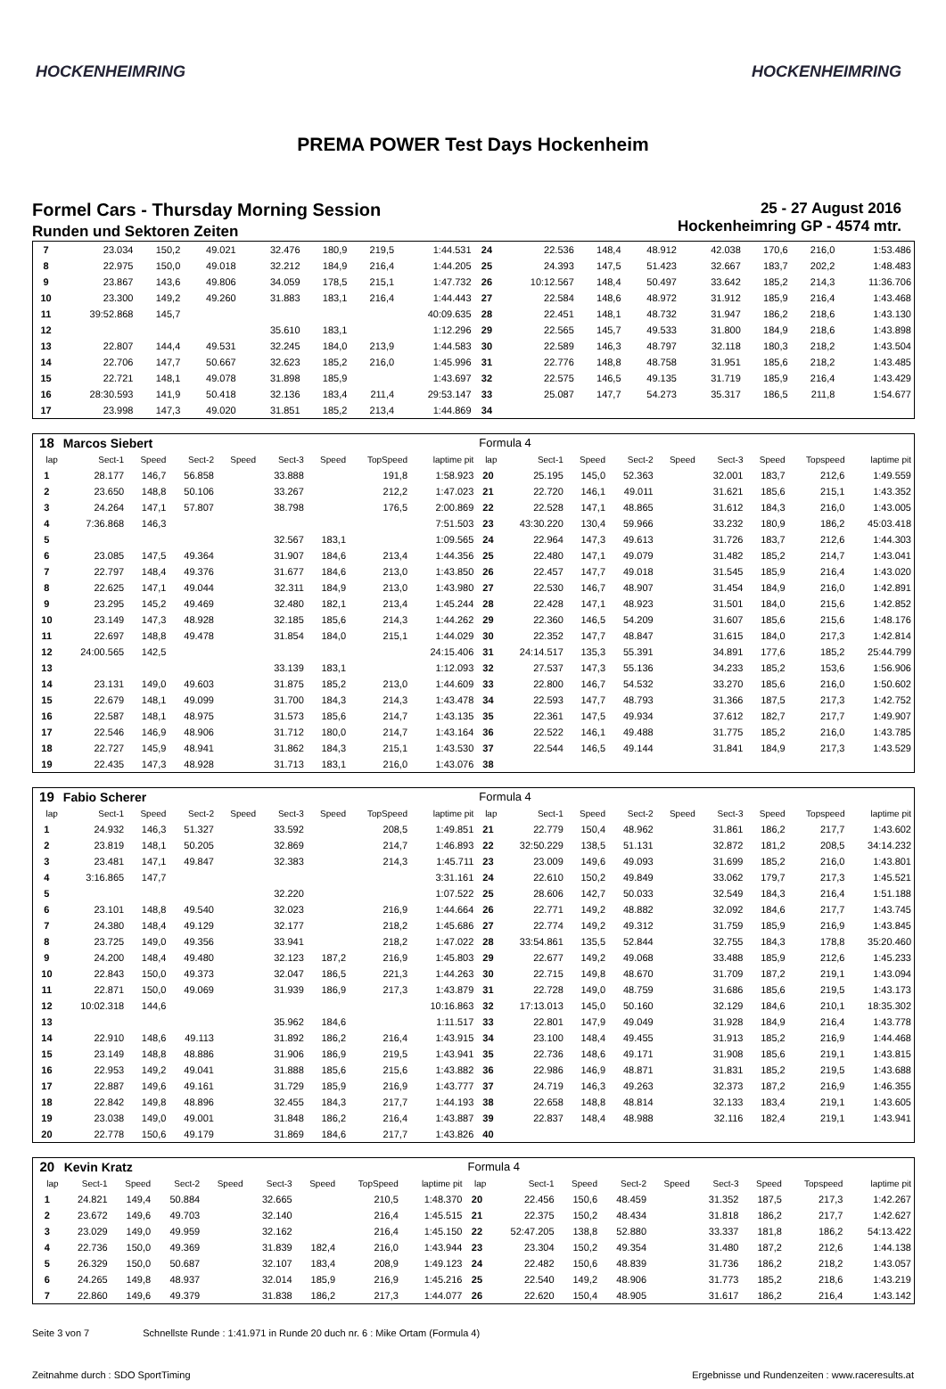HOCKENHEIMRING HOCKENHEIMRING
PREMA POWER Test Days Hockenheim
Formel Cars - Thursday Morning Session
Runden und Sektoren Zeiten
25 - 27 August 2016
Hockenheimring GP - 4574 mtr.
| 7 | 23.034 | 150,2 | 49.021 | | 32.476 | 180,9 | 219,5 | 1:44.531 | 24 | 22.536 | 148,4 | 48.912 | | 42.038 | 170,6 | 216,0 | 1:53.486 |
| 8 | 22.975 | 150,0 | 49.018 | | 32.212 | 184,9 | 216,4 | 1:44.205 | 25 | 24.393 | 147,5 | 51.423 | | 32.667 | 183,7 | 202,2 | 1:48.483 |
| 9 | 23.867 | 143,6 | 49.806 | | 34.059 | 178,5 | 215,1 | 1:47.732 | 26 | 10:12.567 | 148,4 | 50.497 | | 33.642 | 185,2 | 214,3 | 11:36.706 |
| 10 | 23.300 | 149,2 | 49.260 | | 31.883 | 183,1 | 216,4 | 1:44.443 | 27 | 22.584 | 148,6 | 48.972 | | 31.912 | 185,9 | 216,4 | 1:43.468 |
| 11 | 39:52.868 | 145,7 | | | | | | 40:09.635 | 28 | 22.451 | 148,1 | 48.732 | | 31.947 | 186,2 | 218,6 | 1:43.130 |
| 12 | | | | | 35.610 | 183,1 | | 1:12.296 | 29 | 22.565 | 145,7 | 49.533 | | 31.800 | 184,9 | 218,6 | 1:43.898 |
| 13 | 22.807 | 144,4 | 49.531 | | 32.245 | 184,0 | 213,9 | 1:44.583 | 30 | 22.589 | 146,3 | 48.797 | | 32.118 | 180,3 | 218,2 | 1:43.504 |
| 14 | 22.706 | 147,7 | 50.667 | | 32.623 | 185,2 | 216,0 | 1:45.996 | 31 | 22.776 | 148,8 | 48.758 | | 31.951 | 185,6 | 218,2 | 1:43.485 |
| 15 | 22.721 | 148,1 | 49.078 | | 31.898 | 185,9 | | 1:43.697 | 32 | 22.575 | 146,5 | 49.135 | | 31.719 | 185,9 | 216,4 | 1:43.429 |
| 16 | 28:30.593 | 141,9 | 50.418 | | 32.136 | 183,4 | 211,4 | 29:53.147 | 33 | 25.087 | 147,7 | 54.273 | | 35.317 | 186,5 | 211,8 | 1:54.677 |
| 17 | 23.998 | 147,3 | 49.020 | | 31.851 | 185,2 | 213,4 | 1:44.869 | 34 | | | | | | | | |
| 18 | Marcos Siebert | | | | | | | | Formula 4 | | | | | | | | |
| --- | --- | --- | --- | --- | --- | --- | --- | --- | --- | --- | --- | --- | --- | --- | --- | --- | --- |
| lap | Sect-1 | Speed | Sect-2 | Speed | Sect-3 | Speed | TopSpeed | laptime pit | lap | Sect-1 | Speed | Sect-2 | Speed | Sect-3 | Speed | Topspeed | laptime pit |
| 1 | 28.177 | 146,7 | 56.858 | | 33.888 | | 191,8 | 1:58.923 | 20 | 25.195 | 145,0 | 52.363 | | 32.001 | 183,7 | 212,6 | 1:49.559 |
| 2 | 23.650 | 148,8 | 50.106 | | 33.267 | | 212,2 | 1:47.023 | 21 | 22.720 | 146,1 | 49.011 | | 31.621 | 185,6 | 215,1 | 1:43.352 |
| 3 | 24.264 | 147,1 | 57.807 | | 38.798 | | 176,5 | 2:00.869 | 22 | 22.528 | 147,1 | 48.865 | | 31.612 | 184,3 | 216,0 | 1:43.005 |
| 4 | 7:36.868 | 146,3 | | | | | | 7:51.503 | 23 | 43:30.220 | 130,4 | 59.966 | | 33.232 | 180,9 | 186,2 | 45:03.418 |
| 5 | | | | | 32.567 | 183,1 | | 1:09.565 | 24 | 22.964 | 147,3 | 49.613 | | 31.726 | 183,7 | 212,6 | 1:44.303 |
| 6 | 23.085 | 147,5 | 49.364 | | 31.907 | 184,6 | 213,4 | 1:44.356 | 25 | 22.480 | 147,1 | 49.079 | | 31.482 | 185,2 | 214,7 | 1:43.041 |
| 7 | 22.797 | 148,4 | 49.376 | | 31.677 | 184,6 | 213,0 | 1:43.850 | 26 | 22.457 | 147,7 | 49.018 | | 31.545 | 185,9 | 216,4 | 1:43.020 |
| 8 | 22.625 | 147,1 | 49.044 | | 32.311 | 184,9 | 213,0 | 1:43.980 | 27 | 22.530 | 146,7 | 48.907 | | 31.454 | 184,9 | 216,0 | 1:42.891 |
| 9 | 23.295 | 145,2 | 49.469 | | 32.480 | 182,1 | 213,4 | 1:45.244 | 28 | 22.428 | 147,1 | 48.923 | | 31.501 | 184,0 | 215,6 | 1:42.852 |
| 10 | 23.149 | 147,3 | 48.928 | | 32.185 | 185,6 | 214,3 | 1:44.262 | 29 | 22.360 | 146,5 | 54.209 | | 31.607 | 185,6 | 215,6 | 1:48.176 |
| 11 | 22.697 | 148,8 | 49.478 | | 31.854 | 184,0 | 215,1 | 1:44.029 | 30 | 22.352 | 147,7 | 48.847 | | 31.615 | 184,0 | 217,3 | 1:42.814 |
| 12 | 24:00.565 | 142,5 | | | | | | 24:15.406 | 31 | 24:14.517 | 135,3 | 55.391 | | 34.891 | 177,6 | 185,2 | 25:44.799 |
| 13 | | | | | 33.139 | 183,1 | | 1:12.093 | 32 | 27.537 | 147,3 | 55.136 | | 34.233 | 185,2 | 153,6 | 1:56.906 |
| 14 | 23.131 | 149,0 | 49.603 | | 31.875 | 185,2 | 213,0 | 1:44.609 | 33 | 22.800 | 146,7 | 54.532 | | 33.270 | 185,6 | 216,0 | 1:50.602 |
| 15 | 22.679 | 148,1 | 49.099 | | 31.700 | 184,3 | 214,3 | 1:43.478 | 34 | 22.593 | 147,7 | 48.793 | | 31.366 | 187,5 | 217,3 | 1:42.752 |
| 16 | 22.587 | 148,1 | 48.975 | | 31.573 | 185,6 | 214,7 | 1:43.135 | 35 | 22.361 | 147,5 | 49.934 | | 37.612 | 182,7 | 217,7 | 1:49.907 |
| 17 | 22.546 | 146,9 | 48.906 | | 31.712 | 180,0 | 214,7 | 1:43.164 | 36 | 22.522 | 146,1 | 49.488 | | 31.775 | 185,2 | 216,0 | 1:43.785 |
| 18 | 22.727 | 145,9 | 48.941 | | 31.862 | 184,3 | 215,1 | 1:43.530 | 37 | 22.544 | 146,5 | 49.144 | | 31.841 | 184,9 | 217,3 | 1:43.529 |
| 19 | 22.435 | 147,3 | 48.928 | | 31.713 | 183,1 | 216,0 | 1:43.076 | 38 | | | | | | | | |
| 19 | Fabio Scherer | | | | | | | | Formula 4 | | | | | | | | |
| --- | --- | --- | --- | --- | --- | --- | --- | --- | --- | --- | --- | --- | --- | --- | --- | --- | --- |
| lap | Sect-1 | Speed | Sect-2 | Speed | Sect-3 | Speed | TopSpeed | laptime pit | lap | Sect-1 | Speed | Sect-2 | Speed | Sect-3 | Speed | Topspeed | laptime pit |
| 1 | 24.932 | 146,3 | 51.327 | | 33.592 | | 208,5 | 1:49.851 | 21 | 22.779 | 150,4 | 48.962 | | 31.861 | 186,2 | 217,7 | 1:43.602 |
| 2 | 23.819 | 148,1 | 50.205 | | 32.869 | | 214,7 | 1:46.893 | 22 | 32:50.229 | 138,5 | 51.131 | | 32.872 | 181,2 | 208,5 | 34:14.232 |
| 3 | 23.481 | 147,1 | 49.847 | | 32.383 | | 214,3 | 1:45.711 | 23 | 23.009 | 149,6 | 49.093 | | 31.699 | 185,2 | 216,0 | 1:43.801 |
| 4 | 3:16.865 | 147,7 | | | | | | 3:31.161 | 24 | 22.610 | 150,2 | 49.849 | | 33.062 | 179,7 | 217,3 | 1:45.521 |
| 5 | | | | | 32.220 | | | 1:07.522 | 25 | 28.606 | 142,7 | 50.033 | | 32.549 | 184,3 | 216,4 | 1:51.188 |
| 6 | 23.101 | 148,8 | 49.540 | | 32.023 | | 216,9 | 1:44.664 | 26 | 22.771 | 149,2 | 48.882 | | 32.092 | 184,6 | 217,7 | 1:43.745 |
| 7 | 24.380 | 148,4 | 49.129 | | 32.177 | | 218,2 | 1:45.686 | 27 | 22.774 | 149,2 | 49.312 | | 31.759 | 185,9 | 216,9 | 1:43.845 |
| 8 | 23.725 | 149,0 | 49.356 | | 33.941 | | 218,2 | 1:47.022 | 28 | 33:54.861 | 135,5 | 52.844 | | 32.755 | 184,3 | 178,8 | 35:20.460 |
| 9 | 24.200 | 148,4 | 49.480 | | 32.123 | 187,2 | 216,9 | 1:45.803 | 29 | 22.677 | 149,2 | 49.068 | | 33.488 | 185,9 | 212,6 | 1:45.233 |
| 10 | 22.843 | 150,0 | 49.373 | | 32.047 | 186,5 | 221,3 | 1:44.263 | 30 | 22.715 | 149,8 | 48.670 | | 31.709 | 187,2 | 219,1 | 1:43.094 |
| 11 | 22.871 | 150,0 | 49.069 | | 31.939 | 186,9 | 217,3 | 1:43.879 | 31 | 22.728 | 149,0 | 48.759 | | 31.686 | 185,6 | 219,5 | 1:43.173 |
| 12 | 10:02.318 | 144,6 | | | | | | 10:16.863 | 32 | 17:13.013 | 145,0 | 50.160 | | 32.129 | 184,6 | 210,1 | 18:35.302 |
| 13 | | | | | 35.962 | 184,6 | | 1:11.517 | 33 | 22.801 | 147,9 | 49.049 | | 31.928 | 184,9 | 216,4 | 1:43.778 |
| 14 | 22.910 | 148,6 | 49.113 | | 31.892 | 186,2 | 216,4 | 1:43.915 | 34 | 23.100 | 148,4 | 49.455 | | 31.913 | 185,2 | 216,9 | 1:44.468 |
| 15 | 23.149 | 148,8 | 48.886 | | 31.906 | 186,9 | 219,5 | 1:43.941 | 35 | 22.736 | 148,6 | 49.171 | | 31.908 | 185,6 | 219,1 | 1:43.815 |
| 16 | 22.953 | 149,2 | 49.041 | | 31.888 | 185,6 | 215,6 | 1:43.882 | 36 | 22.986 | 146,9 | 48.871 | | 31.831 | 185,2 | 219,5 | 1:43.688 |
| 17 | 22.887 | 149,6 | 49.161 | | 31.729 | 185,9 | 216,9 | 1:43.777 | 37 | 24.719 | 146,3 | 49.263 | | 32.373 | 187,2 | 216,9 | 1:46.355 |
| 18 | 22.842 | 149,8 | 48.896 | | 32.455 | 184,3 | 217,7 | 1:44.193 | 38 | 22.658 | 148,8 | 48.814 | | 32.133 | 183,4 | 219,1 | 1:43.605 |
| 19 | 23.038 | 149,0 | 49.001 | | 31.848 | 186,2 | 216,4 | 1:43.887 | 39 | 22.837 | 148,4 | 48.988 | | 32.116 | 182,4 | 219,1 | 1:43.941 |
| 20 | 22.778 | 150,6 | 49.179 | | 31.869 | 184,6 | 217,7 | 1:43.826 | 40 | | | | | | | | |
| 20 | Kevin Kratz | | | | | | | | Formula 4 | | | | | | | | |
| --- | --- | --- | --- | --- | --- | --- | --- | --- | --- | --- | --- | --- | --- | --- | --- | --- | --- |
| lap | Sect-1 | Speed | Sect-2 | Speed | Sect-3 | Speed | TopSpeed | laptime pit | lap | Sect-1 | Speed | Sect-2 | Speed | Sect-3 | Speed | Topspeed | laptime pit |
| 1 | 24.821 | 149,4 | 50.884 | | 32.665 | | 210,5 | 1:48.370 | 20 | 22.456 | 150,6 | 48.459 | | 31.352 | 187,5 | 217,3 | 1:42.267 |
| 2 | 23.672 | 149,6 | 49.703 | | 32.140 | | 216,4 | 1:45.515 | 21 | 22.375 | 150,2 | 48.434 | | 31.818 | 186,2 | 217,7 | 1:42.627 |
| 3 | 23.029 | 149,0 | 49.959 | | 32.162 | | 216,4 | 1:45.150 | 22 | 52:47.205 | 138,8 | 52.880 | | 33.337 | 181,8 | 186,2 | 54:13.422 |
| 4 | 22.736 | 150,0 | 49.369 | | 31.839 | 182,4 | 216,0 | 1:43.944 | 23 | 23.304 | 150,2 | 49.354 | | 31.480 | 187,2 | 212,6 | 1:44.138 |
| 5 | 26.329 | 150,0 | 50.687 | | 32.107 | 183,4 | 208,9 | 1:49.123 | 24 | 22.482 | 150,6 | 48.839 | | 31.736 | 186,2 | 218,2 | 1:43.057 |
| 6 | 24.265 | 149,8 | 48.937 | | 32.014 | 185,9 | 216,9 | 1:45.216 | 25 | 22.540 | 149,2 | 48.906 | | 31.773 | 185,2 | 218,6 | 1:43.219 |
| 7 | 22.860 | 149,6 | 49.379 | | 31.838 | 186,2 | 217,3 | 1:44.077 | 26 | 22.620 | 150,4 | 48.905 | | 31.617 | 186,2 | 216,4 | 1:43.142 |
Seite 3 von 7 Schnellste Runde : 1:41.971 in Runde 20 duch nr. 6 : Mike Ortam (Formula 4)
Zeitnahme durch : SDO SportTiming Ergebnisse und Rundenzeiten : www.raceresults.at